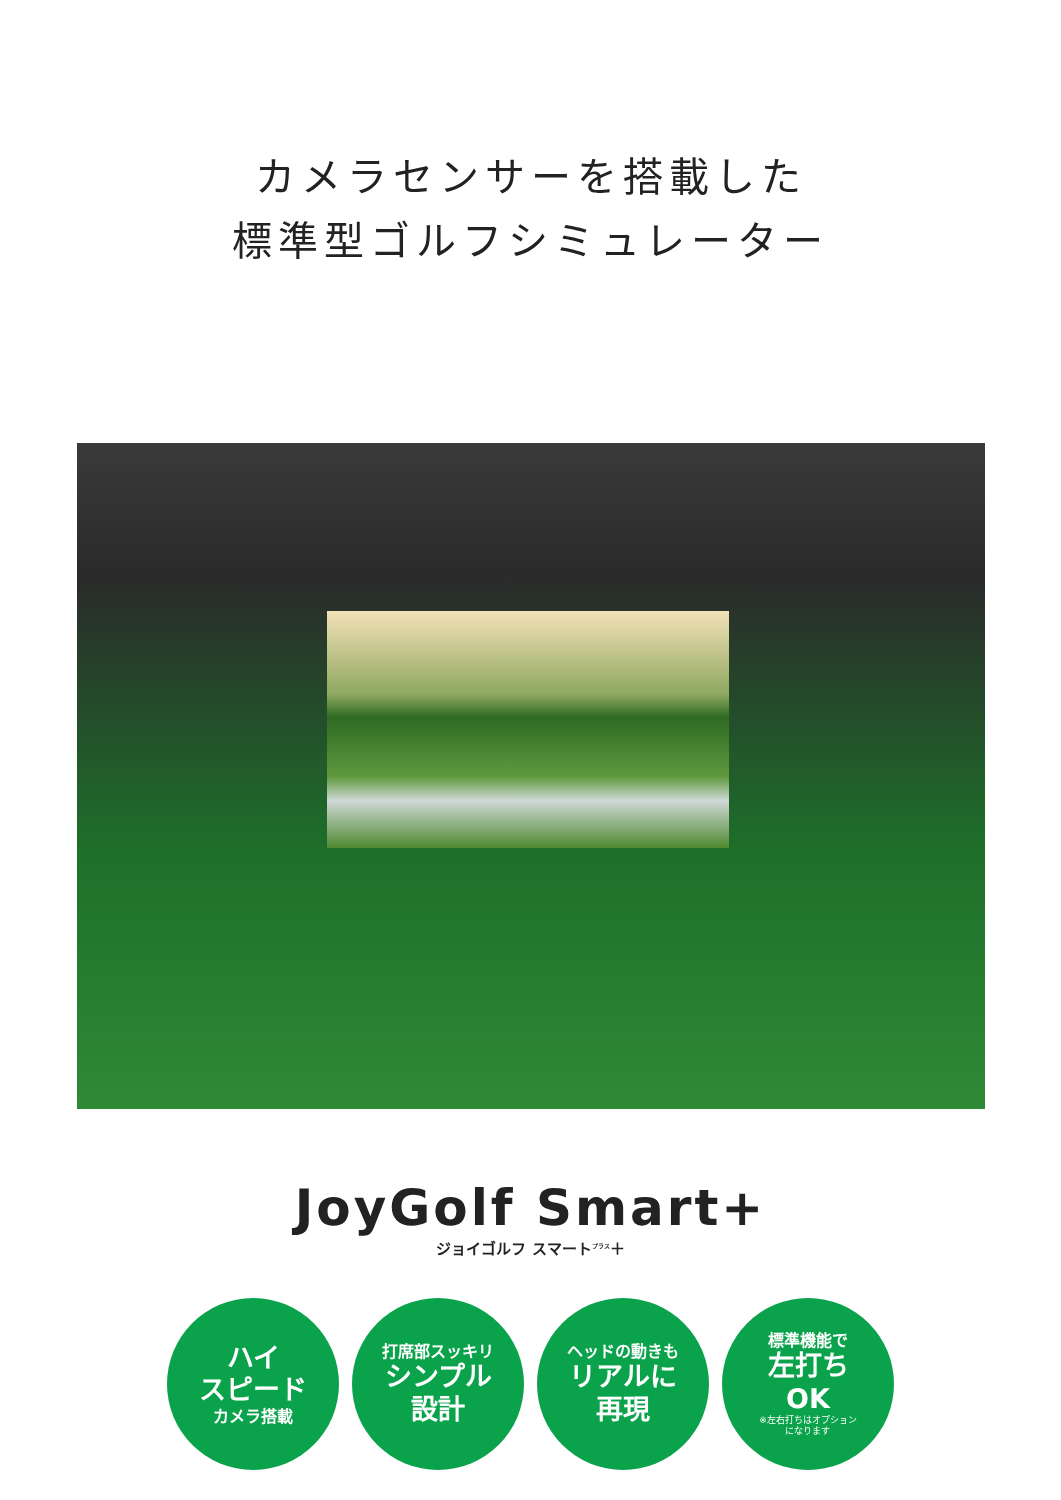カメラセンサーを搭載した
標準型ゴルフシミュレーター
JoyGolf Smart+
ジョイゴルフ スマート<sup>プラス</sup>＋
ハイ
スピード
カメラ搭載
打席部スッキリ
シンプル
設計
ヘッドの動きも
リアルに
再現
標準機能で
左打ち
OK
※左右打ちはオプション
になります